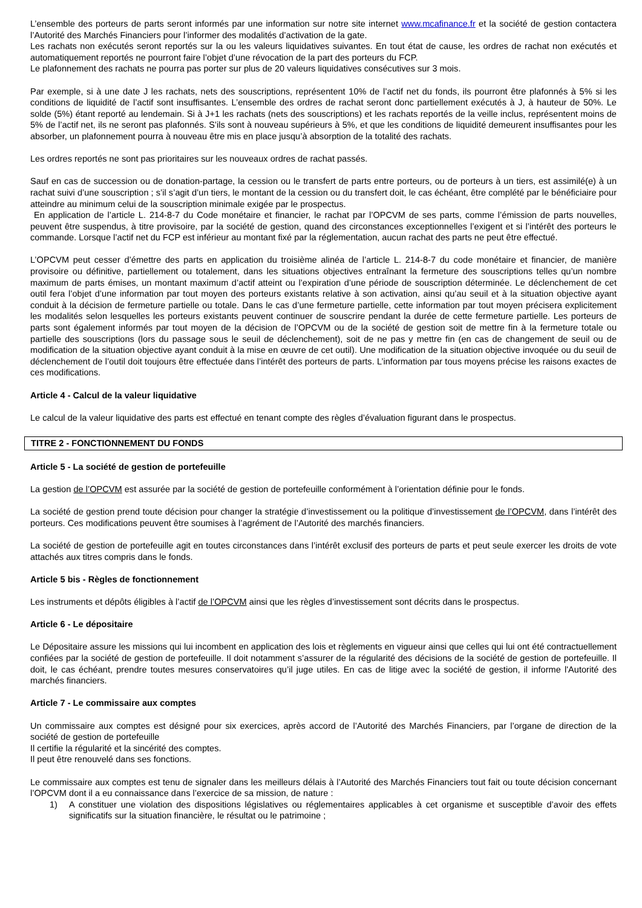L’ensemble des porteurs de parts seront informés par une information sur notre site internet www.mcafinance.fr et la société de gestion contactera l’Autorité des Marchés Financiers pour l’informer des modalités d’activation de la gate.
Les rachats non exécutés seront reportés sur la ou les valeurs liquidatives suivantes. En tout état de cause, les ordres de rachat non exécutés et automatiquement reportés ne pourront faire l’objet d’une révocation de la part des porteurs du FCP.
Le plafonnement des rachats ne pourra pas porter sur plus de 20 valeurs liquidatives consécutives sur 3 mois.
Par exemple, si à une date J les rachats, nets des souscriptions, représentent 10% de l’actif net du fonds, ils pourront être plafonnés à 5% si les conditions de liquidité de l’actif sont insuffisantes. L’ensemble des ordres de rachat seront donc partiellement exécutés à J, à hauteur de 50%. Le solde (5%) étant reporté au lendemain. Si à J+1 les rachats (nets des souscriptions) et les rachats reportés de la veille inclus, représentent moins de 5% de l’actif net, ils ne seront pas plafonnés. S’ils sont à nouveau supérieurs à 5%, et que les conditions de liquidité demeurent insuffisantes pour les absorber, un plafonnement pourra à nouveau être mis en place jusqu’à absorption de la totalité des rachats.
Les ordres reportés ne sont pas prioritaires sur les nouveaux ordres de rachat passés.
Sauf en cas de succession ou de donation-partage, la cession ou le transfert de parts entre porteurs, ou de porteurs à un tiers, est assimilé(e) à un rachat suivi d’une souscription ; s’il s’agit d’un tiers, le montant de la cession ou du transfert doit, le cas échéant, être complété par le bénéficiaire pour atteindre au minimum celui de la souscription minimale exigée par le prospectus.
En application de l’article L. 214-8-7 du Code monétaire et financier, le rachat par l’OPCVM de ses parts, comme l’émission de parts nouvelles, peuvent être suspendus, à titre provisoire, par la société de gestion, quand des circonstances exceptionnelles l’exigent et si l’intérêt des porteurs le commande. Lorsque l’actif net du FCP est inférieur au montant fixé par la réglementation, aucun rachat des parts ne peut être effectué.
L’OPCVM peut cesser d’émettre des parts en application du troisième alinéa de l’article L. 214-8-7 du code monétaire et financier, de manière provisoire ou définitive, partiellement ou totalement, dans les situations objectives entraînant la fermeture des souscriptions telles qu’un nombre maximum de parts émises, un montant maximum d’actif atteint ou l’expiration d’une période de souscription déterminée. Le déclenchement de cet outil fera l’objet d’une information par tout moyen des porteurs existants relative à son activation, ainsi qu’au seuil et à la situation objective ayant conduit à la décision de fermeture partielle ou totale. Dans le cas d’une fermeture partielle, cette information par tout moyen précisera explicitement les modalités selon lesquelles les porteurs existants peuvent continuer de souscrire pendant la durée de cette fermeture partielle. Les porteurs de parts sont également informés par tout moyen de la décision de l’OPCVM ou de la société de gestion soit de mettre fin à la fermeture totale ou partielle des souscriptions (lors du passage sous le seuil de déclenchement), soit de ne pas y mettre fin (en cas de changement de seuil ou de modification de la situation objective ayant conduit à la mise en œuvre de cet outil). Une modification de la situation objective invoquée ou du seuil de déclenchement de l’outil doit toujours être effectuée dans l’intérêt des porteurs de parts. L’information par tous moyens précise les raisons exactes de ces modifications.
Article 4 - Calcul de la valeur liquidative
Le calcul de la valeur liquidative des parts est effectué en tenant compte des règles d’évaluation figurant dans le prospectus.
TITRE 2 - FONCTIONNEMENT DU FONDS
Article 5 - La société de gestion de portefeuille
La gestion de l’OPCVM est assurée par la société de gestion de portefeuille conformément à l’orientation définie pour le fonds.
La société de gestion prend toute décision pour changer la stratégie d’investissement ou la politique d’investissement de l’OPCVM, dans l’intérêt des porteurs. Ces modifications peuvent être soumises à l’agrément de l’Autorité des marchés financiers.
La société de gestion de portefeuille agit en toutes circonstances dans l’intérêt exclusif des porteurs de parts et peut seule exercer les droits de vote attachés aux titres compris dans le fonds.
Article 5 bis - Règles de fonctionnement
Les instruments et dépôts éligibles à l’actif de l’OPCVM ainsi que les règles d’investissement sont décrits dans le prospectus.
Article 6 - Le dépositaire
Le Dépositaire assure les missions qui lui incombent en application des lois et règlements en vigueur ainsi que celles qui lui ont été contractuellement confiées par la société de gestion de portefeuille. Il doit notamment s’assurer de la régularité des décisions de la société de gestion de portefeuille. Il doit, le cas échéant, prendre toutes mesures conservatoires qu’il juge utiles. En cas de litige avec la société de gestion, il informe l'Autorité des marchés financiers.
Article 7 - Le commissaire aux comptes
Un commissaire aux comptes est désigné pour six exercices, après accord de l’Autorité des Marchés Financiers, par l’organe de direction de la société de gestion de portefeuille
Il certifie la régularité et la sincérité des comptes.
Il peut être renouvelé dans ses fonctions.
Le commissaire aux comptes est tenu de signaler dans les meilleurs délais à l’Autorité des Marchés Financiers tout fait ou toute décision concernant l’OPCVM dont il a eu connaissance dans l’exercice de sa mission, de nature :
1) A constituer une violation des dispositions législatives ou réglementaires applicables à cet organisme et susceptible d’avoir des effets significatifs sur la situation financière, le résultat ou le patrimoine ;